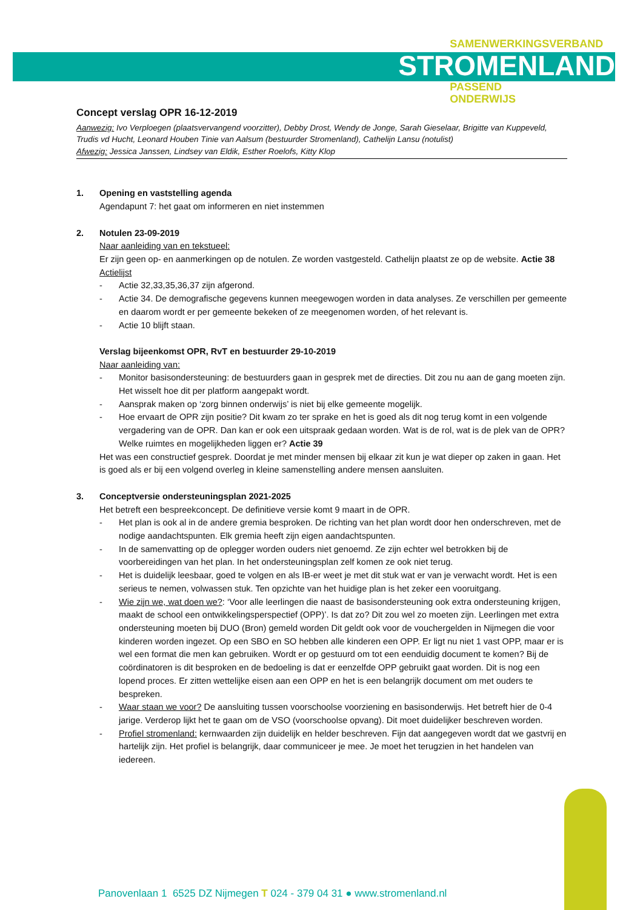SAMENWERKINGSVERBAND
STROMENLAND
PASSEND
ONDERWIJS
Concept verslag OPR 16-12-2019
Aanwezig: Ivo Verploegen (plaatsvervangend voorzitter), Debby Drost, Wendy de Jonge, Sarah Gieselaar, Brigitte van Kuppeveld, Trudis vd Hucht, Leonard Houben Tinie van Aalsum (bestuurder Stromenland), Cathelijn Lansu (notulist)
Afwezig: Jessica Janssen, Lindsey van Eldik, Esther Roelofs, Kitty Klop
1. Opening en vaststelling agenda
Agendapunt 7: het gaat om informeren en niet instemmen
2. Notulen 23-09-2019
Naar aanleiding van en tekstueel:
Er zijn geen op- en aanmerkingen op de notulen. Ze worden vastgesteld. Cathelijn plaatst ze op de website. Actie 38
Actielijst
- Actie 32,33,35,36,37 zijn afgerond.
- Actie 34. De demografische gegevens kunnen meegewogen worden in data analyses. Ze verschillen per gemeente en daarom wordt er per gemeente bekeken of ze meegenomen worden, of het relevant is.
- Actie 10 blijft staan.
Verslag bijeenkomst OPR, RvT en bestuurder 29-10-2019
Naar aanleiding van:
- Monitor basisondersteuning: de bestuurders gaan in gesprek met de directies. Dit zou nu aan de gang moeten zijn. Het wisselt hoe dit per platform aangepakt wordt.
- Aansprak maken op ‘zorg binnen onderwijs’ is niet bij elke gemeente mogelijk.
- Hoe ervaart de OPR zijn positie? Dit kwam zo ter sprake en het is goed als dit nog terug komt in een volgende vergadering van de OPR. Dan kan er ook een uitspraak gedaan worden. Wat is de rol, wat is de plek van de OPR? Welke ruimtes en mogelijkheden liggen er? Actie 39
Het was een constructief gesprek. Doordat je met minder mensen bij elkaar zit kun je wat dieper op zaken in gaan. Het is goed als er bij een volgend overleg in kleine samenstelling andere mensen aansluiten.
3. Conceptversie ondersteuningsplan 2021-2025
Het betreft een bespreekconcept. De definitieve versie komt 9 maart in de OPR.
- Het plan is ook al in de andere gremia besproken. De richting van het plan wordt door hen onderschreven, met de nodige aandachtspunten. Elk gremia heeft zijn eigen aandachtspunten.
- In de samenvatting op de oplegger worden ouders niet genoemd. Ze zijn echter wel betrokken bij de voorbereidingen van het plan. In het ondersteuningsplan zelf komen ze ook niet terug.
- Het is duidelijk leesbaar, goed te volgen en als IB-er weet je met dit stuk wat er van je verwacht wordt. Het is een serieus te nemen, volwassen stuk. Ten opzichte van het huidige plan is het zeker een vooruitgang.
- Wie zijn we, wat doen we?: ‘Voor alle leerlingen die naast de basisondersteuning ook extra ondersteuning krijgen, maakt de school een ontwikkelingsperspectief (OPP)’. Is dat zo? Dit zou wel zo moeten zijn. Leerlingen met extra ondersteuning moeten bij DUO (Bron) gemeld worden Dit geldt ook voor de vouchergelden in Nijmegen die voor kinderen worden ingezet. Op een SBO en SO hebben alle kinderen een OPP. Er ligt nu niet 1 vast OPP, maar er is wel een format die men kan gebruiken. Wordt er op gestuurd om tot een eenduidig document te komen? Bij de coördinatoren is dit besproken en de bedoeling is dat er eenzelfde OPP gebruikt gaat worden. Dit is nog een lopend proces. Er zitten wettelijke eisen aan een OPP en het is een belangrijk document om met ouders te bespreken.
- Waar staan we voor? De aansluiting tussen voorschoolse voorziening en basisonderwijs. Het betreft hier de 0-4 jarige. Verderop lijkt het te gaan om de VSO (voorschoolse opvang). Dit moet duidelijker beschreven worden.
- Profiel stromenland: kernwaarden zijn duidelijk en helder beschreven. Fijn dat aangegeven wordt dat we gastvrij en hartelijk zijn. Het profiel is belangrijk, daar communiceer je mee. Je moet het terugzien in het handelen van iedereen.
Panovenlaan 1 6525 DZ Nijmegen T 024 - 379 04 31 ● www.stromenland.nl